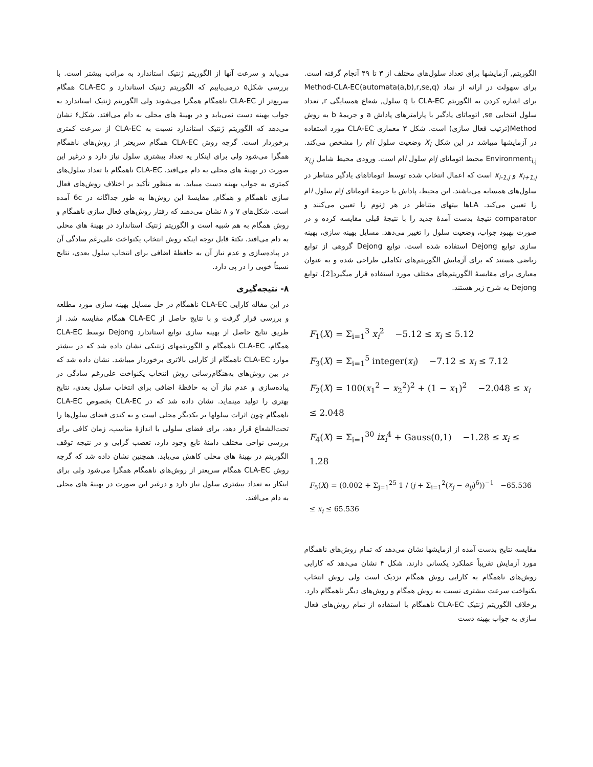الگوریتم, آزمایشها برای تعداد سلول‌های مختلف از ۳ تا ۴۹ آنجام گرفته است. برای سهولت در ارائه از نماد Method-CLA-EC(automata(a,b),r,se,q) برای اشاره کردن به الگوریتم CLA-EC با q سلول, شعاع همسایگی r, تعداد سلول انتخابی se, اتوماتای یادگیر با پارامترهای پاداش a و جریمهٔ b به روش Method(ترتیب فعال سازی) است. شکل ۳ معماری CLA-EC مورد استفاده در آزمایشها میباشد در این شکل X<sub>i</sub> وضعیت سلول iام را مشخص می‌کند. Environment<sub>i,j</sub> محیط اتوماتای jام سلول iام است. ورودی محیط شامل x<sub>i,j</sub> x<sub>i+1,j</sub> و x<sub>i-1,j</sub> است که اعمال انتخاب شده توسط اتوماتاهای یادگیر متناظر در سلول‌های همسایه می‌باشند. این محیط، پاداش یا جریمهٔ اتوماتای jام سلول iام را تعیین می‌کند. LAها بیتهای متناظر در هر ژنوم را تعیین می‌کنند و comparator نتیجهٔ بدست آمدهٔ جدید را با نتیجهٔ قبلی مقایسه کرده و در صورت بهبود جواب، وضعیت سلول را تغییر می‌دهد. مسایل بهینه سازی، بهینه سازی توابع Dejong استفاده شده است. توابع Dejong گروهی از توابع ریاضی هستند که برای آزمایش الگوریتم‌های تکاملی طراحی شده و به عنوان معیاری برای مقایسهٔ الگوریتم‌های مختلف مورد استفاده قرار میگیرد[2]. توابع Dejong به شرح زیر هستند.
F<sub>1</sub>(X) = Σ<sub>i=1</sub><sup>3</sup> x<sub>i</sub><sup>2</sup> −5.12 ≤ x<sub>i</sub> ≤ 5.12
F<sub>3</sub>(X) = Σ<sub>i=1</sub><sup>5</sup> integer(x<sub>i</sub>) −7.12 ≤ x<sub>i</sub> ≤ 7.12
F<sub>2</sub>(X) = 100(x<sub>1</sub><sup>2</sup> − x<sub>2</sub><sup>2</sup>)<sup>2</sup> + (1 − x<sub>1</sub>)<sup>2</sup> −2.048 ≤ x<sub>i</sub> ≤ 2.048
F<sub>4</sub>(X) = Σ<sub>i=1</sub><sup>30</sup> ix<sub>i</sub><sup>4</sup> + Gauss(0,1) −1.28 ≤ x<sub>i</sub> ≤ 1.28
F<sub>5</sub>(X) = (0.002 + Σ<sub>j=1</sub><sup>25</sup> 1 / (j + Σ<sub>i=1</sub><sup>2</sup>(x<sub>j</sub> − a<sub>ij</sub>)<sup>6</sup>))<sup>−1</sup> −65.536 ≤ x<sub>i</sub> ≤ 65.536
مقایسه نتایج بدست آمده از ازمایشها نشان می‌دهد که تمام روش‌های ناهمگام مورد آزمایش تقریباً عملکرد یکسانی دارند. شکل ۴ نشان می‌دهد که کارایی روش‌های ناهمگام به کارایی روش همگام نزدیک است ولی روش انتخاب یکنواخت سرعت بیشتری نسبت به روش همگام و روش‌های دیگر ناهمگام دارد. برخلاف الگوریتم ژنتیک CLA-EC ناهمگام با استفاده از تمام روش‌های فعال سازی به جواب بهینه دست
می‌یابد و سرعت آنها از الگوریتم ژنتیک استاندارد به مراتب بیشتر است. با بررسی شکل۵ درمی‌یابیم که الگوریتم ژنتیک استاندارد و CLA-EC همگام سریع‌تر از CLA-EC ناهمگام همگرا می‌شوند ولی الگوریتم ژنتیک استاندارد به جواب بهینه دست نمی‌یابد و در بهینهٔ های محلی به دام می‌افتد. شکل۶ نشان می‌دهد که الگوریتم ژنتیک استاندارد نسبت به CLA-EC از سرعت کمتری برخوردار است. گرچه روش CLA-EC همگام سریعتر از روش‌های ناهمگام همگرا می‌شود ولی برای اینکار یه تعداد بیشتری سلول نیاز دارد و درغیر این صورت در بهینهٔ های محلی به دام می‌افتد. CLA-EC ناهمگام با تعداد سلول‌های کمتری به جواب بهینه دست میباید. به منظور تأکید بر اختلاف روش‌های فعال سازی ناهمگام و همگام, مقایسهٔ این روش‌ها به طور جداگانه در 6c آمده است. شکل‌های ۷ و ۸ نشان می‌دهند که رفتار روش‌های فعال سازی ناهمگام و روش همگام به هم شبیه است و الگوریتم ژنتیک استاندارد در بهینهٔ های محلی به دام می‌افتد. نکتهٔ قابل توجه اینکه روش انتخاب یکنواخت علی‌رغم سادگی آن در پیاده‌سازی و عدم نیاز آن به حافظهٔ اضافی برای انتخاب سلول بعدی، نتایج نسبتاً خوبی را در پی دارد.
۸- نتیجه‌گیری
در این مقاله کارایی CLA-EC ناهمگام در حل مسایل بهینه سازی مورد مطلعه و بررسی قرار گرفت و با نتایج حاصل از CLA-EC همگام مقایسه شد. از طریق نتایج حاصل از بهینه سازی توابع استاندارد Dejong توسط CLA-EC همگام، CLA-EC ناهمگام و الگوریتمهای ژنتیکی نشان داده شد که در بیشتر موارد CLA-EC ناهمگام از کارایی بالاتری برخوردار میباشد. نشان داده شد که در بین روش‌های به‌هنگام‌رسانی روش انتخاب یکنواخت علی‌رغم سادگی در پیاده‌سازی و عدم نیاز آن به حافظهٔ اضافی برای انتخاب سلول بعدی، نتایج بهتری را تولید مینماید. نشان داده شد که در CLA-EC بخصوص CLA-EC ناهمگام چون اثرات سلولها بر یکدیگر محلی است و به کندی فضای سلول‌ها را تحت‌الشعاع قرار دهد، برای فضای سلولی با اندازهٔ مناسب، زمان کافی برای بررسی نواحی مختلف دامنهٔ تابع وجود دارد، تعصب گرایی و در نتیجه توقف الگوریتم در بهینهٔ های محلی کاهش می‌یابد. همچنین نشان داده شد که گرچه روش CLA-EC همگام سریعتر از روش‌های ناهمگام همگرا می‌شود ولی برای اینکار یه تعداد بیشتری سلول نیاز دارد و درغیر این صورت در بهینهٔ های محلی به دام می‌افتد.